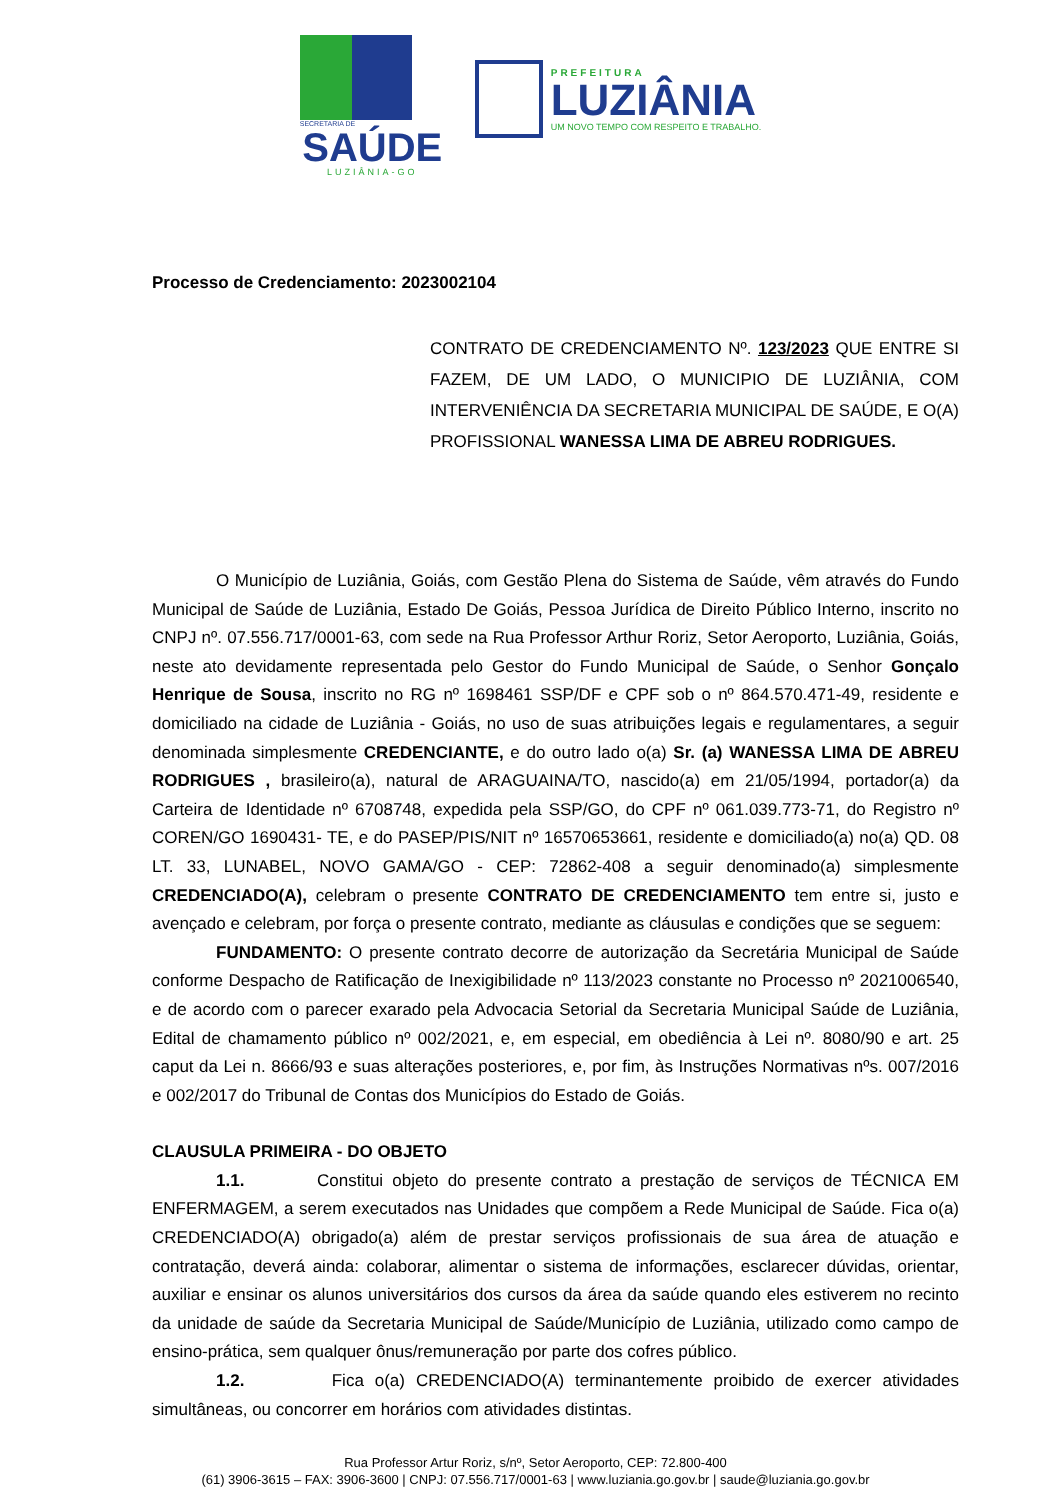SECRETARIA DE
SAÚDE
LUZIÂNIA-GO
PREFEITURA
LUZIÂNIA
UM NOVO TEMPO COM RESPEITO E TRABALHO.
Processo de Credenciamento: 2023002104
CONTRATO DE CREDENCIAMENTO Nº. 123/2023 QUE ENTRE SI FAZEM, DE UM LADO, O MUNICIPIO DE LUZIÂNIA, COM INTERVENIÊNCIA DA SECRETARIA MUNICIPAL DE SAÚDE, E O(A) PROFISSIONAL WANESSA LIMA DE ABREU RODRIGUES.
O Município de Luziânia, Goiás, com Gestão Plena do Sistema de Saúde, vêm através do Fundo Municipal de Saúde de Luziânia, Estado De Goiás, Pessoa Jurídica de Direito Público Interno, inscrito no CNPJ nº. 07.556.717/0001-63, com sede na Rua Professor Arthur Roriz, Setor Aeroporto, Luziânia, Goiás, neste ato devidamente representada pelo Gestor do Fundo Municipal de Saúde, o Senhor Gonçalo Henrique de Sousa, inscrito no RG nº 1698461 SSP/DF e CPF sob o nº 864.570.471-49, residente e domiciliado na cidade de Luziânia - Goiás, no uso de suas atribuições legais e regulamentares, a seguir denominada simplesmente CREDENCIANTE, e do outro lado o(a) Sr. (a) WANESSA LIMA DE ABREU RODRIGUES , brasileiro(a), natural de ARAGUAINA/TO, nascido(a) em 21/05/1994, portador(a) da Carteira de Identidade nº 6708748, expedida pela SSP/GO, do CPF nº 061.039.773-71, do Registro nº COREN/GO 1690431- TE, e do PASEP/PIS/NIT nº 16570653661, residente e domiciliado(a) no(a) QD. 08 LT. 33, LUNABEL, NOVO GAMA/GO - CEP: 72862-408 a seguir denominado(a) simplesmente CREDENCIADO(A), celebram o presente CONTRATO DE CREDENCIAMENTO tem entre si, justo e avençado e celebram, por força o presente contrato, mediante as cláusulas e condições que se seguem:
FUNDAMENTO: O presente contrato decorre de autorização da Secretária Municipal de Saúde conforme Despacho de Ratificação de Inexigibilidade nº 113/2023 constante no Processo nº 2021006540, e de acordo com o parecer exarado pela Advocacia Setorial da Secretaria Municipal Saúde de Luziânia, Edital de chamamento público nº 002/2021, e, em especial, em obediência à Lei nº. 8080/90 e art. 25 caput da Lei n. 8666/93 e suas alterações posteriores, e, por fim, às Instruções Normativas nºs. 007/2016 e 002/2017 do Tribunal de Contas dos Municípios do Estado de Goiás.
CLAUSULA PRIMEIRA - DO OBJETO
1.1. Constitui objeto do presente contrato a prestação de serviços de TÉCNICA EM ENFERMAGEM, a serem executados nas Unidades que compõem a Rede Municipal de Saúde. Fica o(a) CREDENCIADO(A) obrigado(a) além de prestar serviços profissionais de sua área de atuação e contratação, deverá ainda: colaborar, alimentar o sistema de informações, esclarecer dúvidas, orientar, auxiliar e ensinar os alunos universitários dos cursos da área da saúde quando eles estiverem no recinto da unidade de saúde da Secretaria Municipal de Saúde/Município de Luziânia, utilizado como campo de ensino-prática, sem qualquer ônus/remuneração por parte dos cofres público.
1.2. Fica o(a) CREDENCIADO(A) terminantemente proibido de exercer atividades simultâneas, ou concorrer em horários com atividades distintas.
Rua Professor Artur Roriz, s/nº, Setor Aeroporto, CEP: 72.800-400
(61) 3906-3615 – FAX: 3906-3600 | CNPJ: 07.556.717/0001-63 | www.luziania.go.gov.br | saude@luziania.go.gov.br